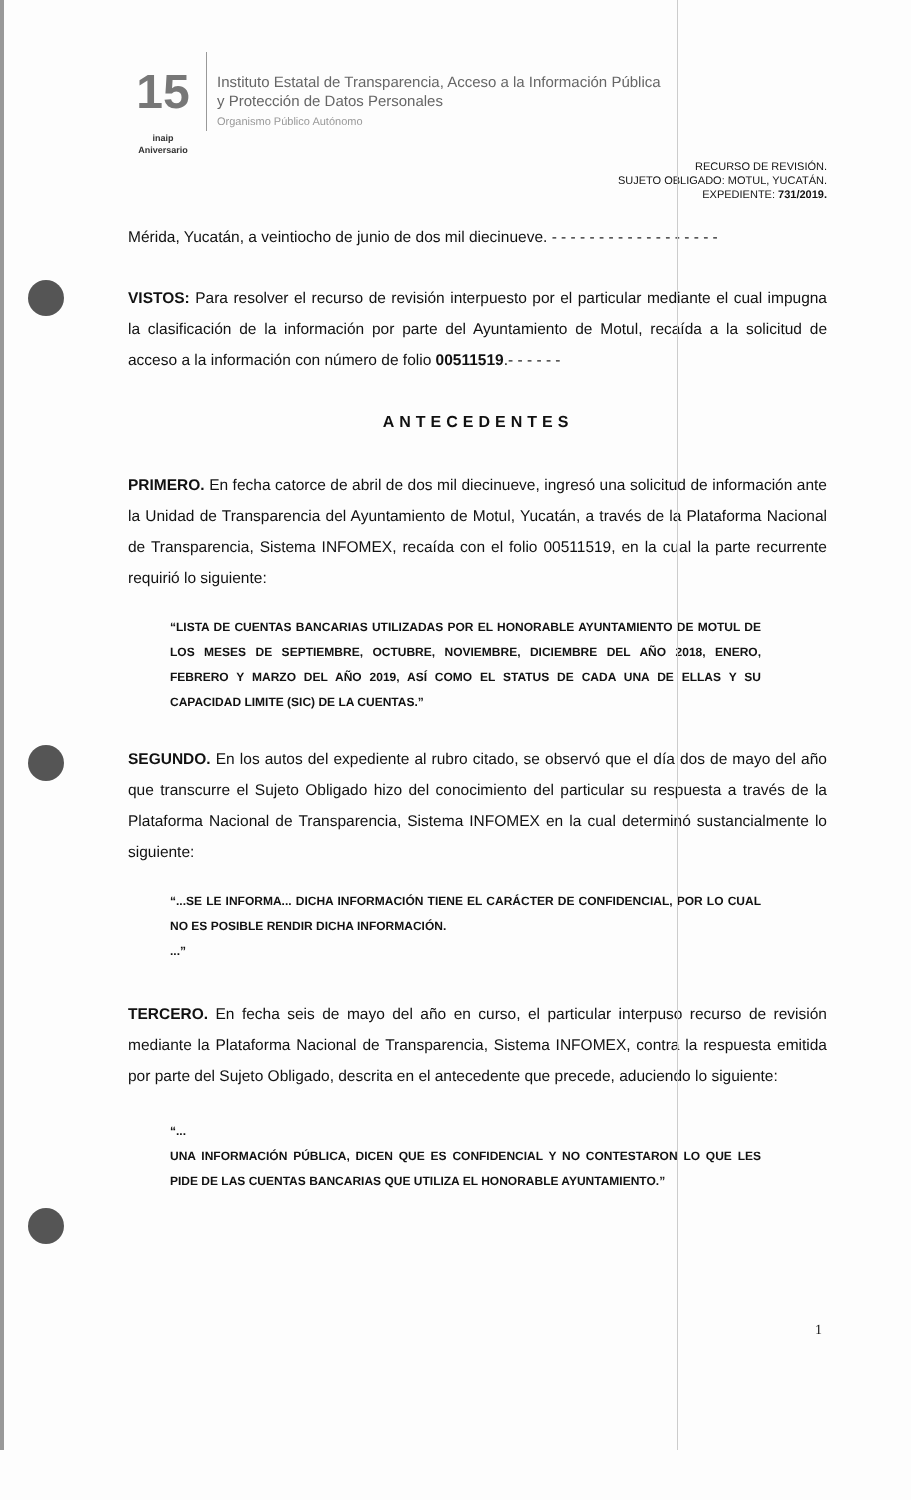15
inaip
Aniversario
Instituto Estatal de Transparencia, Acceso a la Información Pública
y Protección de Datos Personales
Organismo Público Autónomo
RECURSO DE REVISIÓN.
SUJETO OBLIGADO: MOTUL, YUCATÁN.
EXPEDIENTE: 731/2019.
Mérida, Yucatán, a veintiocho de junio de dos mil diecinueve. - - - - - - - - - - - - - - - - - -
VISTOS: Para resolver el recurso de revisión interpuesto por el particular mediante el cual impugna la clasificación de la información por parte del Ayuntamiento de Motul, recaída a la solicitud de acceso a la información con número de folio 00511519.- - - - - -
ANTECEDENTES
PRIMERO. En fecha catorce de abril de dos mil diecinueve, ingresó una solicitud de información ante la Unidad de Transparencia del Ayuntamiento de Motul, Yucatán, a través de la Plataforma Nacional de Transparencia, Sistema INFOMEX, recaída con el folio 00511519, en la cual la parte recurrente requirió lo siguiente:
“LISTA DE CUENTAS BANCARIAS UTILIZADAS POR EL HONORABLE AYUNTAMIENTO DE MOTUL DE LOS MESES DE SEPTIEMBRE, OCTUBRE, NOVIEMBRE, DICIEMBRE DEL AÑO 2018, ENERO, FEBRERO Y MARZO DEL AÑO 2019, ASÍ COMO EL STATUS DE CADA UNA DE ELLAS Y SU CAPACIDAD LIMITE (SIC) DE LA CUENTAS.”
SEGUNDO. En los autos del expediente al rubro citado, se observó que el día dos de mayo del año que transcurre el Sujeto Obligado hizo del conocimiento del particular su respuesta a través de la Plataforma Nacional de Transparencia, Sistema INFOMEX en la cual determinó sustancialmente lo siguiente:
“...SE LE INFORMA... DICHA INFORMACIÓN TIENE EL CARÁCTER DE CONFIDENCIAL, POR LO CUAL NO ES POSIBLE RENDIR DICHA INFORMACIÓN.
...”
TERCERO. En fecha seis de mayo del año en curso, el particular interpuso recurso de revisión mediante la Plataforma Nacional de Transparencia, Sistema INFOMEX, contra la respuesta emitida por parte del Sujeto Obligado, descrita en el antecedente que precede, aduciendo lo siguiente:
“...
UNA INFORMACIÓN PÚBLICA, DICEN QUE ES CONFIDENCIAL Y NO CONTESTARON LO QUE LES PIDE DE LAS CUENTAS BANCARIAS QUE UTILIZA EL HONORABLE AYUNTAMIENTO.”
1